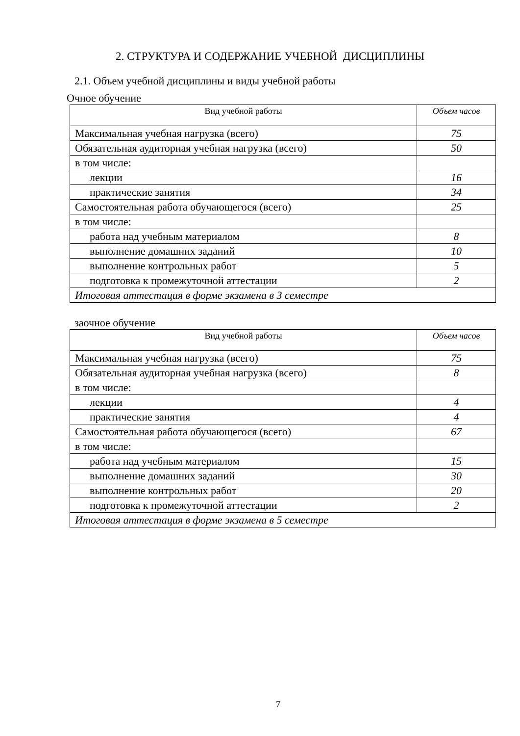2. СТРУКТУРА И СОДЕРЖАНИЕ УЧЕБНОЙ ДИСЦИПЛИНЫ
2.1. Объем учебной дисциплины и виды учебной работы
Очное обучение
| Вид учебной работы | Объем часов |
| --- | --- |
| Максимальная учебная нагрузка (всего) | 75 |
| Обязательная аудиторная учебная нагрузка (всего) | 50 |
| в том числе: | |
| лекции | 16 |
| практические занятия | 34 |
| Самостоятельная работа обучающегося (всего) | 25 |
| в том числе: | |
| работа над учебным материалом | 8 |
| выполнение домашних заданий | 10 |
| выполнение контрольных работ | 5 |
| подготовка к промежуточной аттестации | 2 |
| Итоговая аттестация в форме экзамена в 3 семестре | |
заочное обучение
| Вид учебной работы | Объем часов |
| --- | --- |
| Максимальная учебная нагрузка (всего) | 75 |
| Обязательная аудиторная учебная нагрузка (всего) | 8 |
| в том числе: | |
| лекции | 4 |
| практические занятия | 4 |
| Самостоятельная работа обучающегося (всего) | 67 |
| в том числе: | |
| работа над учебным материалом | 15 |
| выполнение домашних заданий | 30 |
| выполнение контрольных работ | 20 |
| подготовка к промежуточной аттестации | 2 |
| Итоговая аттестация в форме экзамена в 5 семестре | |
7